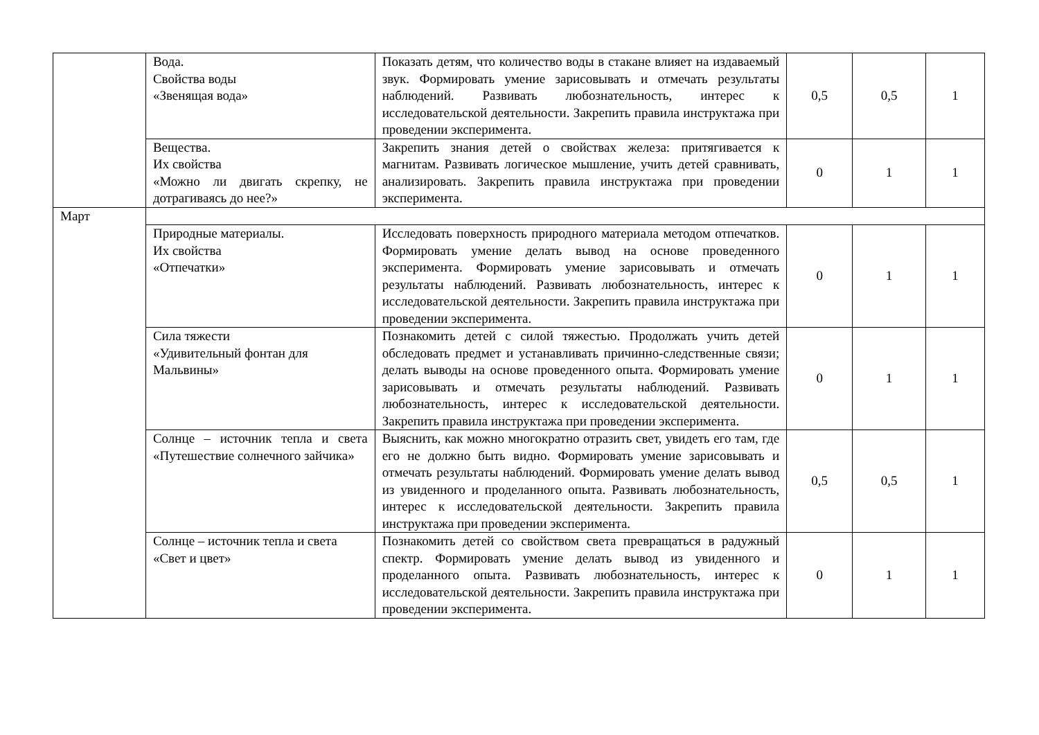| | Вода. Свойства воды «Звенящая вода» | Показать детям, что количество воды в стакане влияет на издаваемый звук. Формировать умение зарисовывать и отмечать результаты наблюдений. Развивать любознательность, интерес к исследовательской деятельности. Закрепить правила инструктажа при проведении эксперимента. | 0,5 | 0,5 | 1 |
| | Вещества. Их свойства «Можно ли двигать скрепку, не дотрагиваясь до нее?» | Закрепить знания детей о свойствах железа: притягивается к магнитам. Развивать логическое мышление, учить детей сравнивать, анализировать. Закрепить правила инструктажа при проведении эксперимента. | 0 | 1 | 1 |
| Март | | | | | |
| | Природные материалы. Их свойства «Отпечатки» | Исследовать поверхность природного материала методом отпечатков. Формировать умение делать вывод на основе проведенного эксперимента. Формировать умение зарисовывать и отмечать результаты наблюдений. Развивать любознательность, интерес к исследовательской деятельности. Закрепить правила инструктажа при проведении эксперимента. | 0 | 1 | 1 |
| | Сила тяжести «Удивительный фонтан для Мальвины» | Познакомить детей с силой тяжестью. Продолжать учить детей обследовать предмет и устанавливать причинно-следственные связи; делать выводы на основе проведенного опыта. Формировать умение зарисовывать и отмечать результаты наблюдений. Развивать любознательность, интерес к исследовательской деятельности. Закрепить правила инструктажа при проведении эксперимента. | 0 | 1 | 1 |
| | Солнце – источник тепла и света «Путешествие солнечного зайчика» | Выяснить, как можно многократно отразить свет, увидеть его там, где его не должно быть видно. Формировать умение зарисовывать и отмечать результаты наблюдений. Формировать умение делать вывод из увиденного и проделанного опыта. Развивать любознательность, интерес к исследовательской деятельности. Закрепить правила инструктажа при проведении эксперимента. | 0,5 | 0,5 | 1 |
| | Солнце – источник тепла и света «Свет и цвет» | Познакомить детей со свойством света превращаться в радужный спектр. Формировать умение делать вывод из увиденного и проделанного опыта. Развивать любознательность, интерес к исследовательской деятельности. Закрепить правила инструктажа при проведении эксперимента. | 0 | 1 | 1 |